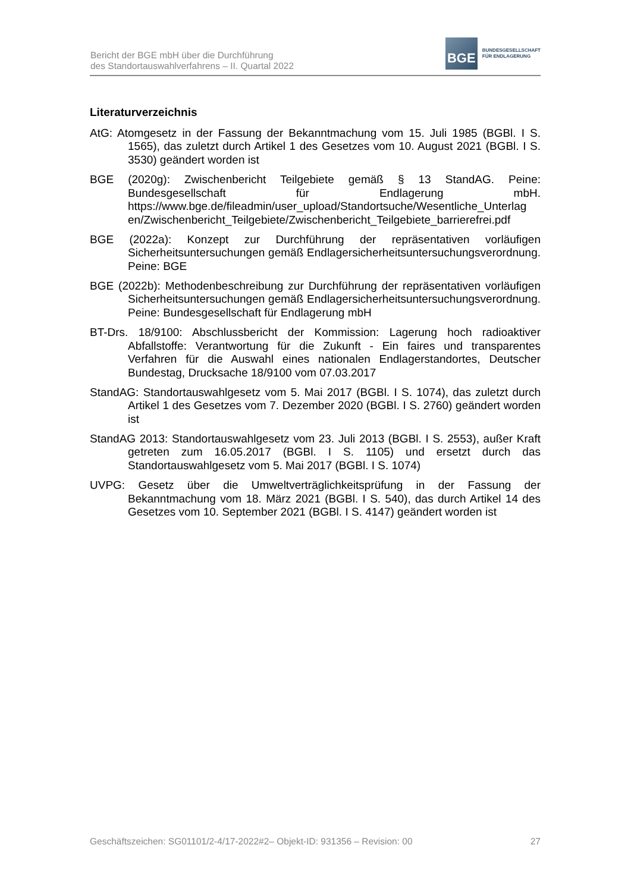Bericht der BGE mbH über die Durchführung
des Standortauswahlverfahrens – II. Quartal 2022
BGE
BUNDESGESELLSCHAFT
FÜR ENDLAGERUNG
Literaturverzeichnis
AtG: Atomgesetz in der Fassung der Bekanntmachung vom 15. Juli 1985 (BGBl. I S. 1565), das zuletzt durch Artikel 1 des Gesetzes vom 10. August 2021 (BGBl. I S. 3530) geändert worden ist
BGE (2020g): Zwischenbericht Teilgebiete gemäß § 13 StandAG. Peine: Bundesgesellschaft für Endlagerung mbH. https://www.bge.de/fileadmin/user_upload/Standortsuche/Wesentliche_Unterlag en/Zwischenbericht_Teilgebiete/Zwischenbericht_Teilgebiete_barrierefrei.pdf
BGE (2022a): Konzept zur Durchführung der repräsentativen vorläufigen Sicherheitsuntersuchungen gemäß Endlagersicherheitsuntersuchungsverordnung. Peine: BGE
BGE (2022b): Methodenbeschreibung zur Durchführung der repräsentativen vorläufigen Sicherheitsuntersuchungen gemäß Endlagersicherheitsuntersuchungsverordnung. Peine: Bundesgesellschaft für Endlagerung mbH
BT-Drs. 18/9100: Abschlussbericht der Kommission: Lagerung hoch radioaktiver Abfallstoffe: Verantwortung für die Zukunft - Ein faires und transparentes Verfahren für die Auswahl eines nationalen Endlagerstandortes, Deutscher Bundestag, Drucksache 18/9100 vom 07.03.2017
StandAG: Standortauswahlgesetz vom 5. Mai 2017 (BGBl. I S. 1074), das zuletzt durch Artikel 1 des Gesetzes vom 7. Dezember 2020 (BGBl. I S. 2760) geändert worden ist
StandAG 2013: Standortauswahlgesetz vom 23. Juli 2013 (BGBl. I S. 2553), außer Kraft getreten zum 16.05.2017 (BGBl. I S. 1105) und ersetzt durch das Standortauswahlgesetz vom 5. Mai 2017 (BGBl. I S. 1074)
UVPG: Gesetz über die Umweltverträglichkeitsprüfung in der Fassung der Bekanntmachung vom 18. März 2021 (BGBl. I S. 540), das durch Artikel 14 des Gesetzes vom 10. September 2021 (BGBl. I S. 4147) geändert worden ist
Geschäftszeichen: SG01101/2-4/17-2022#2– Objekt-ID: 931356 – Revision: 00 27